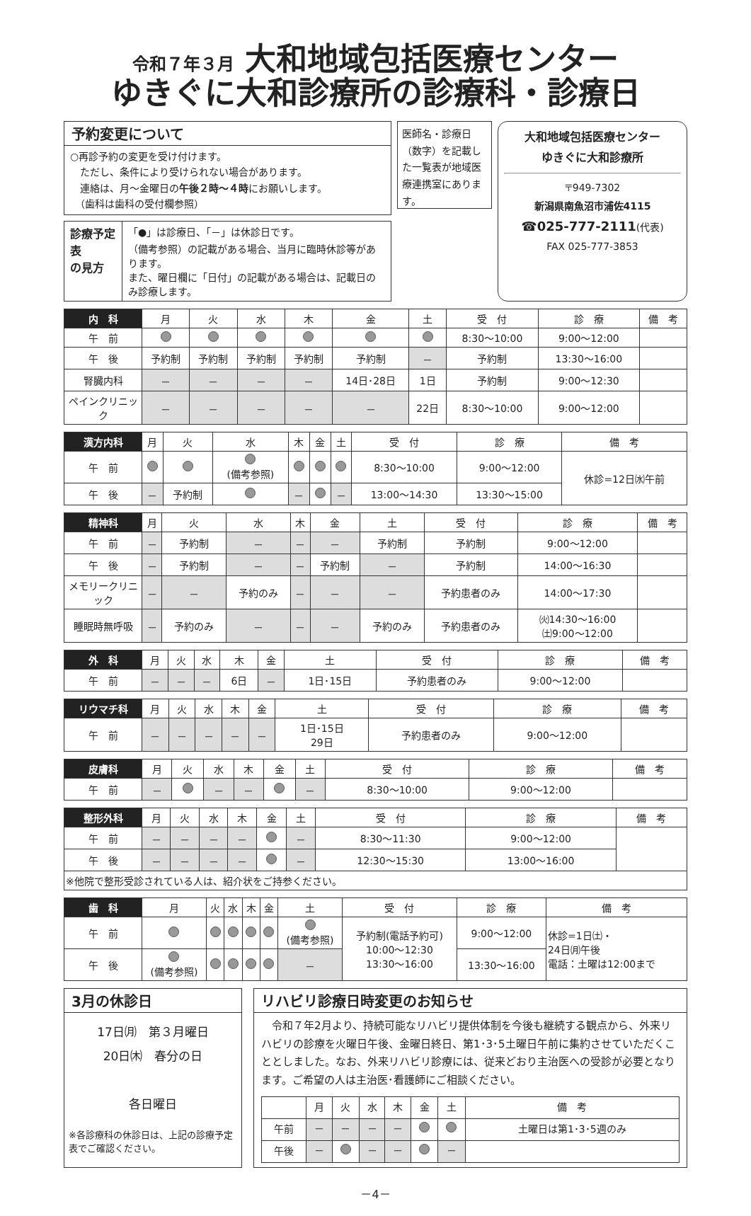令和７年３月 大和地域包括医療センター
ゆきぐに大和診療所の診療科・診療日
予約変更について
○再診予約の変更を受け付けます。
　ただし、条件により受けられない場合があります。
　連絡は、月～金曜日の午後２時～４時にお願いします。
　（歯科は歯科の受付欄参照）
診療予定表
の見方
「●」は診療日、「－」は休診日です。
（備考参照）の記載がある場合、当月に臨時休診等があります。
また、曜日欄に「日付」の記載がある場合は、記載日のみ診療します。
医師名・診療日（数字）を記載した一覧表が地域医療連携室にあります。
大和地域包括医療センター
ゆきぐに大和診療所
〒949-7302
新潟県南魚沼市浦佐4115
☎025-777-2111(代表)
FAX 025-777-3853
| 内 科 | 月 | 火 | 水 | 木 | 金 | 土 | 受 付 | 診 療 | 備 考 |
| --- | --- | --- | --- | --- | --- | --- | --- | --- | --- |
| 午 前 | | | | | | | 8:30～10:00 | 9:00～12:00 | |
| 午 後 | 予約制 | 予約制 | 予約制 | 予約制 | 予約制 | － | 予約制 | 13:30～16:00 | |
| 腎臓内科 | － | － | － | － | 14日･28日 | 1日 | 予約制 | 9:00～12:30 | |
| ペインクリニック | － | － | － | － | － | 22日 | 8:30～10:00 | 9:00～12:00 | |
| 漢方内科 | 月 | 火 | 水 | 木 | 金 | 土 | 受 付 | 診 療 | 備 考 |
| --- | --- | --- | --- | --- | --- | --- | --- | --- | --- |
| 午 前 | | | (備考参照) | | | | 8:30～10:00 | 9:00～12:00 | 休診=12日㈬午前 |
| 午 後 | － | 予約制 | | － | | － | 13:00～14:30 | 13:30～15:00 | |
| 精神科 | 月 | 火 | 水 | 木 | 金 | 土 | 受 付 | 診 療 | 備 考 |
| --- | --- | --- | --- | --- | --- | --- | --- | --- | --- |
| 午 前 | － | 予約制 | － | － | － | 予約制 | 予約制 | 9:00～12:00 | |
| 午 後 | － | 予約制 | － | － | 予約制 | － | 予約制 | 14:00～16:30 | |
| メモリークリニック | － | － | 予約のみ | － | － | － | 予約患者のみ | 14:00～17:30 | |
| 睡眠時無呼吸 | － | 予約のみ | － | － | － | 予約のみ | 予約患者のみ | ㈫14:30～16:00 ㈯9:00～12:00 | |
| 外 科 | 月 | 火 | 水 | 木 | 金 | 土 | 受 付 | 診 療 | 備 考 |
| --- | --- | --- | --- | --- | --- | --- | --- | --- | --- |
| 午 前 | － | － | － | 6日 | － | 1日･15日 | 予約患者のみ | 9:00～12:00 | |
| リウマチ科 | 月 | 火 | 水 | 木 | 金 | 土 | 受 付 | 診 療 | 備 考 |
| --- | --- | --- | --- | --- | --- | --- | --- | --- | --- |
| 午 前 | － | － | － | － | － | 1日･15日 29日 | 予約患者のみ | 9:00～12:00 | |
| 皮膚科 | 月 | 火 | 水 | 木 | 金 | 土 | 受 付 | 診 療 | 備 考 |
| --- | --- | --- | --- | --- | --- | --- | --- | --- | --- |
| 午 前 | － | | － | － | | － | 8:30～10:00 | 9:00～12:00 | |
| 整形外科 | 月 | 火 | 水 | 木 | 金 | 土 | 受 付 | 診 療 | 備 考 |
| --- | --- | --- | --- | --- | --- | --- | --- | --- | --- |
| 午 前 | － | － | － | － | | － | 8:30～11:30 | 9:00～12:00 | |
| 午 後 | － | － | － | － | | － | 12:30～15:30 | 13:00～16:00 | |
| ※他院で整形受診されている人は、紹介状をご持参ください。 | | | | | | | | | |
| 歯 科 | 月 | 火 | 水 | 木 | 金 | 土 | 受 付 | 診 療 | 備 考 |
| --- | --- | --- | --- | --- | --- | --- | --- | --- | --- |
| 午 前 | | | | | | (備考参照) | 予約制(電話予約可) 10:00～12:30 13:30～16:00 | 9:00～12:00 | 休診=1日㈯・ 24日㈪午後 電話：土曜は12:00まで |
| 午 後 | (備考参照) | | | | | － | | 13:30～16:00 | |
3月の休診日
17日㈪　第３月曜日
20日㈭　春分の日
各日曜日
※各診療科の休診日は、上記の診療予定表でご確認ください。
リハビリ診療日時変更のお知らせ
　令和７年2月より、持続可能なリハビリ提供体制を今後も継続する観点から、外来リハビリの診療を火曜日午後、金曜日終日、第1･3･5土曜日午前に集約させていただくこととしました。なお、外来リハビリ診療には、従来どおり主治医への受診が必要となります。ご希望の人は主治医･看護師にご相談ください。
| | 月 | 火 | 水 | 木 | 金 | 土 | 備 考 |
| --- | --- | --- | --- | --- | --- | --- | --- |
| 午前 | － | － | － | － | | | 土曜日は第1･3･5週のみ |
| 午後 | － | | － | － | | － | |
－4－